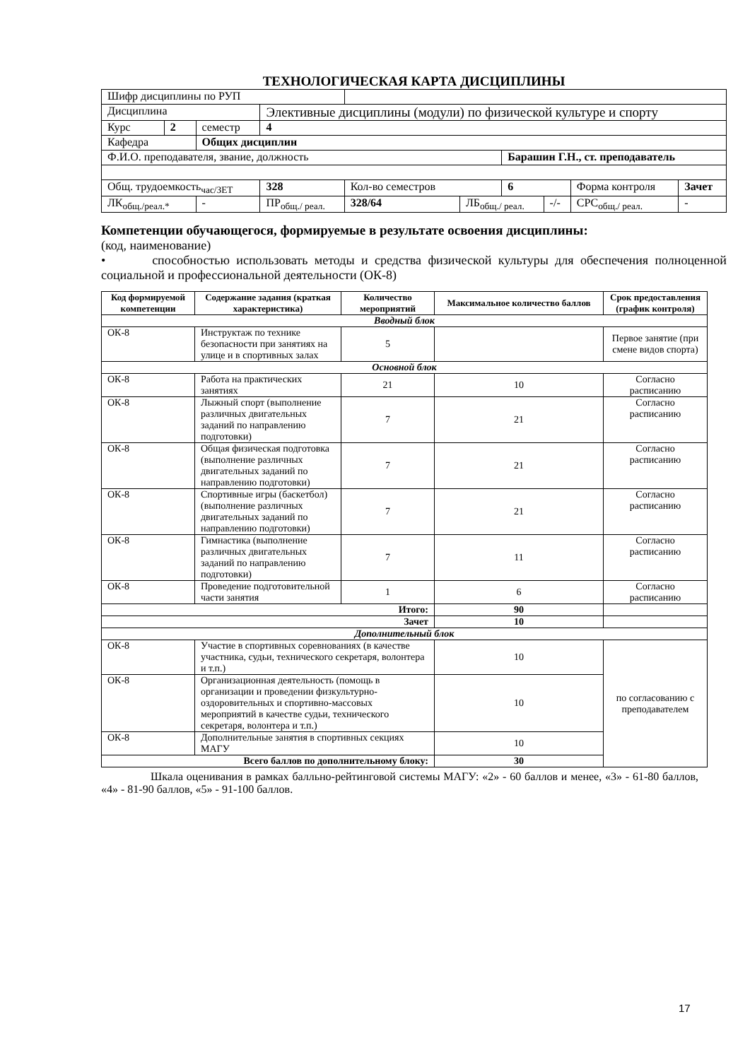ТЕХНОЛОГИЧЕСКАЯ КАРТА ДИСЦИПЛИНЫ
| Шифр дисциплины по РУП | | | | | | | | | | |
| Дисциплина | | | Элективные дисциплины (модули) по физической культуре и спорту | | | | | | | |
| Курс | 2 | семестр | 4 | | | | | | | |
| Кафедра | | Общих дисциплин | | | | | | | | |
| Ф.И.О. преподавателя, звание, должность | | | | | | Барашин Г.Н., ст. преподаватель | | | | |
| Общ. трудоемкость<sub>час/ЗЕТ</sub> | | | 328 | Кол-во семестров | | 6 | | Форма контроля | Зачет | |
| ЛК<sub>общ./реал.*</sub> | | - | ПР<sub>общ./ реал.</sub> | 328/64 | ЛБ<sub>общ./ реал.</sub> | | -/- | СРС<sub>общ./ реал.</sub> | | - |
Компетенции обучающегося, формируемые в результате освоения дисциплины:
(код, наименование)
• способностью использовать методы и средства физической культуры для обеспечения полноценной социальной и профессиональной деятельности (ОК-8)
| Код формируемой компетенции | Содержание задания (краткая характеристика) | Количество мероприятий | Максимальное количество баллов | Срок предоставления (график контроля) |
| --- | --- | --- | --- | --- |
| Вводный блок | | | | |
| ОК-8 | Инструктаж по технике безопасности при занятиях на улице и в спортивных залах | 5 | | Первое занятие (при смене видов спорта) |
| Основной блок | | | | |
| ОК-8 | Работа на практических занятиях | 21 | 10 | Согласно расписанию |
| ОК-8 | Лыжный спорт (выполнение различных двигательных заданий по направлению подготовки) | 7 | 21 | Согласно расписанию |
| ОК-8 | Общая физическая подготовка (выполнение различных двигательных заданий по направлению подготовки) | 7 | 21 | Согласно расписанию |
| ОК-8 | Спортивные игры (баскетбол) (выполнение различных двигательных заданий по направлению подготовки) | 7 | 21 | Согласно расписанию |
| ОК-8 | Гимнастика (выполнение различных двигательных заданий по направлению подготовки) | 7 | 11 | Согласно расписанию |
| ОК-8 | Проведение подготовительной части занятия | 1 | 6 | Согласно расписанию |
| Итого: | | | 90 | |
| Зачет | | | 10 | |
| Дополнительный блок | | | | |
| ОК-8 | Участие в спортивных соревнованиях (в качестве участника, судьи, технического секретаря, волонтера и т.п.) | | 10 | по согласованию с преподавателем |
| ОК-8 | Организационная деятельность (помощь в организации и проведении физкультурно-оздоровительных и спортивно-массовых мероприятий в качестве судьи, технического секретаря, волонтера и т.п.) | | 10 | |
| ОК-8 | Дополнительные занятия в спортивных секциях МАГУ | | 10 | |
| Всего баллов по дополнительному блоку: | | | 30 | |
Шкала оценивания в рамках балльно-рейтинговой системы МАГУ: «2» - 60 баллов и менее, «3» - 61-80 баллов, «4» - 81-90 баллов, «5» - 91-100 баллов.
17